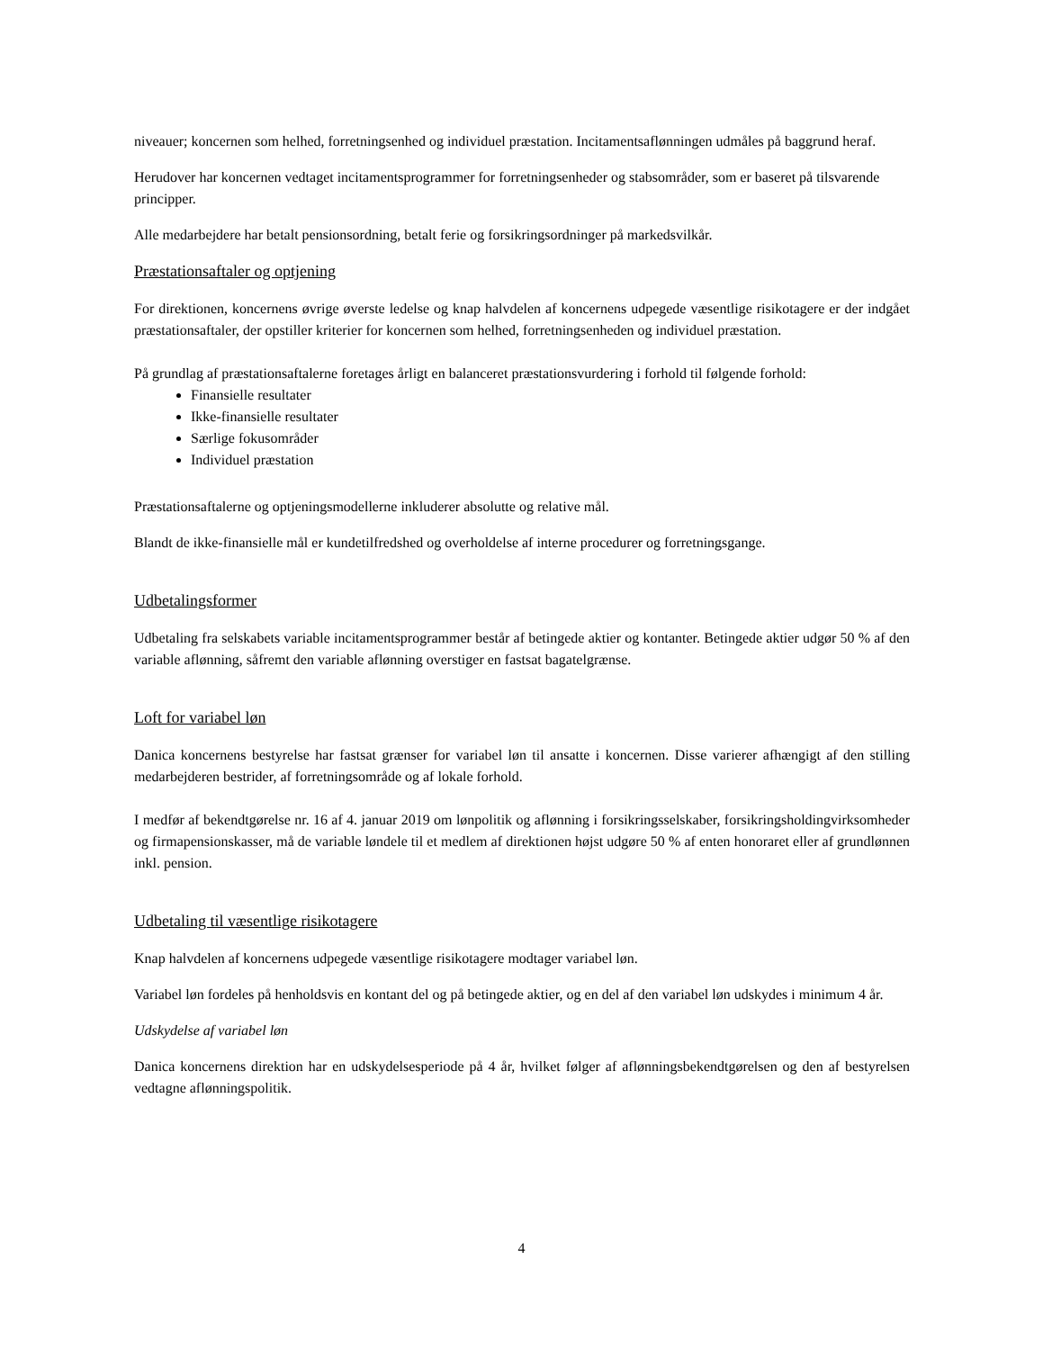niveauer; koncernen som helhed, forretningsenhed og individuel præstation. Incitamentsaflønningen udmåles på baggrund heraf.
Herudover har koncernen vedtaget incitamentsprogrammer for forretningsenheder og stabsområder, som er baseret på tilsvarende principper.
Alle medarbejdere har betalt pensionsordning, betalt ferie og forsikringsordninger på markedsvilkår.
Præstationsaftaler og optjening
For direktionen, koncernens øvrige øverste ledelse og knap halvdelen af koncernens udpegede væsentlige risikotagere er der indgået præstationsaftaler, der opstiller kriterier for koncernen som helhed, forretningsenheden og individuel præstation.
På grundlag af præstationsaftalerne foretages årligt en balanceret præstationsvurdering i forhold til følgende forhold:
Finansielle resultater
Ikke-finansielle resultater
Særlige fokusområder
Individuel præstation
Præstationsaftalerne og optjeningsmodellerne inkluderer absolutte og relative mål.
Blandt de ikke-finansielle mål er kundetilfredshed og overholdelse af interne procedurer og forretningsgange.
Udbetalingsformer
Udbetaling fra selskabets variable incitamentsprogrammer består af betingede aktier og kontanter. Betingede aktier udgør 50 % af den variable aflønning, såfremt den variable aflønning overstiger en fastsat bagatelgrænse.
Loft for variabel løn
Danica koncernens bestyrelse har fastsat grænser for variabel løn til ansatte i koncernen. Disse varierer afhængigt af den stilling medarbejderen bestrider, af forretningsområde og af lokale forhold.
I medfør af bekendtgørelse nr. 16 af 4. januar 2019 om lønpolitik og aflønning i forsikringsselskaber, forsikringsholdingvirksomheder og firmapensionskasser, må de variable løndele til et medlem af direktionen højst udgøre 50 % af enten honoraret eller af grundlønnen inkl. pension.
Udbetaling til væsentlige risikotagere
Knap halvdelen af koncernens udpegede væsentlige risikotagere modtager variabel løn.
Variabel løn fordeles på henholdsvis en kontant del og på betingede aktier, og en del af den variabel løn udskydes i minimum 4 år.
Udskydelse af variabel løn
Danica koncernens direktion har en udskydelsesperiode på 4 år, hvilket følger af aflønningsbekendtgørelsen og den af bestyrelsen vedtagne aflønningspolitik.
4